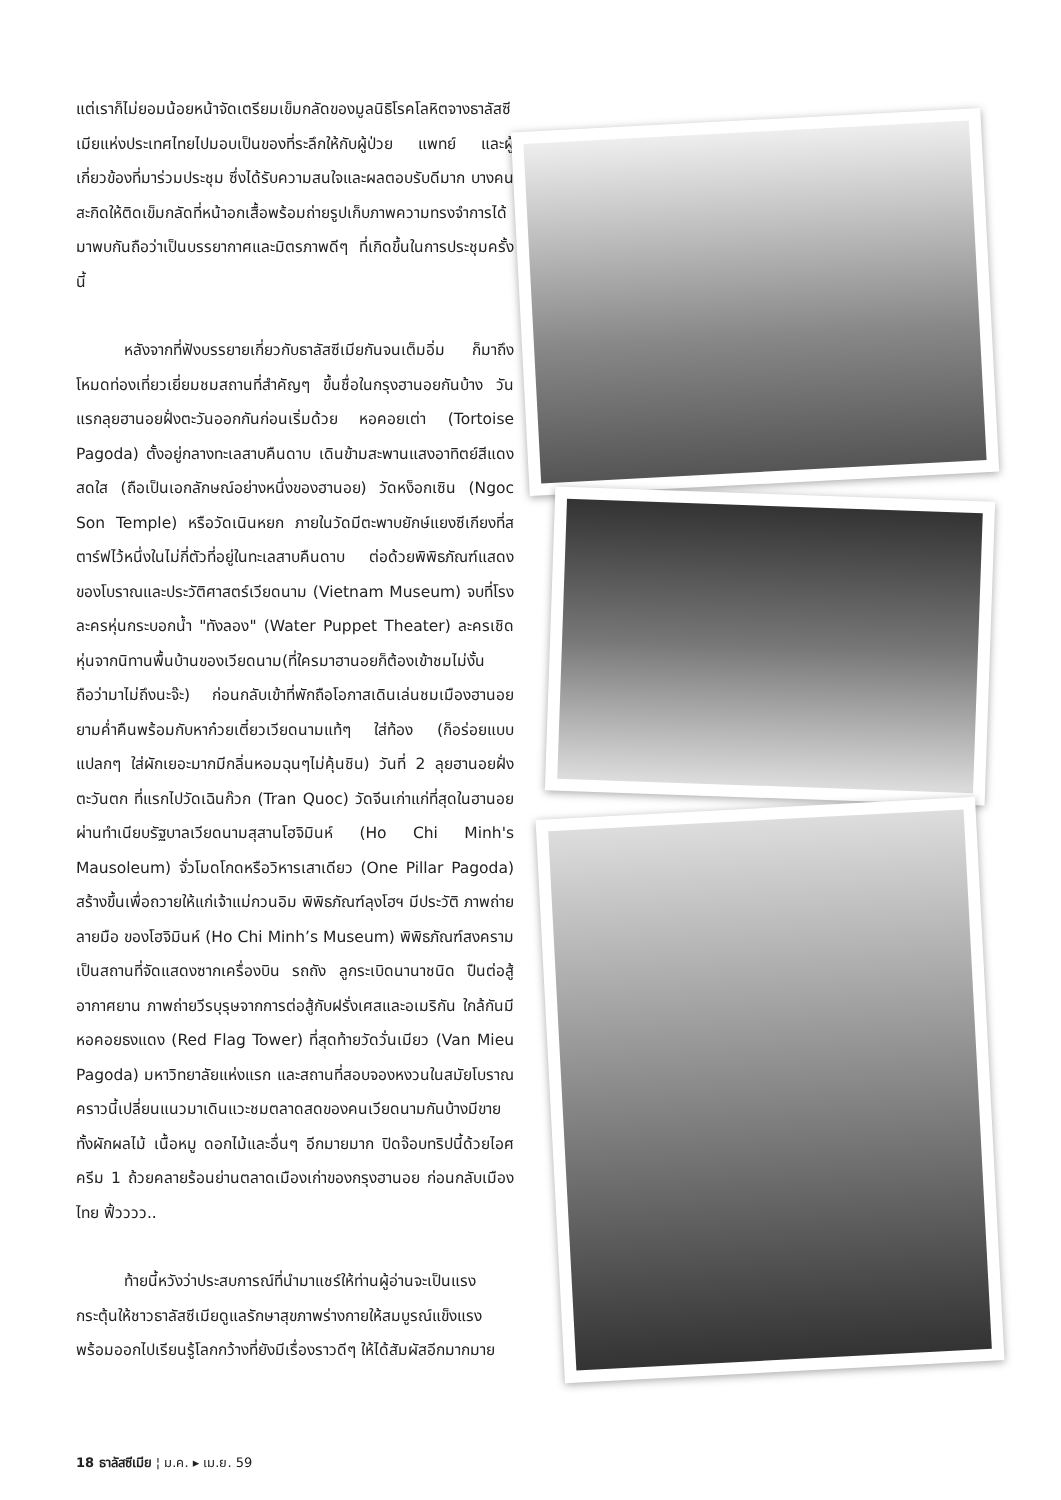แต่เราก็ไม่ยอมน้อยหน้าจัดเตรียมเข็มกลัดของมูลนิธิโรคโลหิตจางธาลัสซีเมียแห่งประเทศไทยไปมอบเป็นของที่ระลึกให้กับผู้ป่วย แพทย์ และผู้เกี่ยวข้องที่มาร่วมประชุม ซึ่งได้รับความสนใจและผลตอบรับดีมาก บางคนสะกิดให้ติดเข็มกลัดที่หน้าอกเสื้อพร้อมถ่ายรูปเก็บภาพความทรงจำการได้มาพบกันถือว่าเป็นบรรยากาศและมิตรภาพดีๆ ที่เกิดขึ้นในการประชุมครั้งนี้
หลังจากที่ฟังบรรยายเกี่ยวกับธาลัสซีเมียกันจนเต็มอิ่ม ก็มาถึงโหมดท่องเที่ยวเยี่ยมชมสถานที่สำคัญๆ ขึ้นชื่อในกรุงฮานอยกันบ้าง วันแรกลุยฮานอยฝั่งตะวันออกกันก่อนเริ่มด้วย หอคอยเต่า (Tortoise Pagoda) ตั้งอยู่กลางทะเลสาบคืนดาบ เดินข้ามสะพานแสงอาทิตย์สีแดงสดใส (ถือเป็นเอกลักษณ์อย่างหนึ่งของฮานอย) วัดหง็อกเซิน (Ngoc Son Temple) หรือวัดเนินหยก ภายในวัดมีตะพาบยักษ์แยงซีเกียงที่สตาร์ฟไว้หนึ่งในไม่กี่ตัวที่อยู่ในทะเลสาบคืนดาบ ต่อด้วยพิพิธภัณฑ์แสดงของโบราณและประวัติศาสตร์เวียดนาม (Vietnam Museum) จบที่โรงละครหุ่นกระบอกน้ำ "ทังลอง" (Water Puppet Theater) ละครเชิดหุ่นจากนิทานพื้นบ้านของเวียดนาม(ที่ใครมาฮานอยก็ต้องเข้าชมไม่งั้นถือว่ามาไม่ถึงนะจ๊ะ) ก่อนกลับเข้าที่พักถือโอกาสเดินเล่นชมเมืองฮานอยยามค่ำคืนพร้อมกับหาก๋วยเตี๋ยวเวียดนามแท้ๆ ใส่ท้อง (ก็อร่อยแบบแปลกๆ ใส่ผักเยอะมากมีกลิ่นหอมฉุนๆไม่คุ้นชิน) วันที่ 2 ลุยฮานอยฝั่งตะวันตก ที่แรกไปวัดเฉินก๊วก (Tran Quoc) วัดจีนเก่าแก่ที่สุดในฮานอย ผ่านทำเนียบรัฐบาลเวียดนามสุสานโฮจิมินห์ (Ho Chi Minh's Mausoleum) จั่วโมดโกดหรือวิหารเสาเดียว (One Pillar Pagoda) สร้างขึ้นเพื่อถวายให้แก่เจ้าแม่กวนอิม พิพิธภัณฑ์ลุงโฮฯ มีประวัติ ภาพถ่าย ลายมือ ของโฮจิมินห์ (Ho Chi Minh’s Museum) พิพิธภัณฑ์สงครามเป็นสถานที่จัดแสดงซากเครื่องบิน รถถัง ลูกระเบิดนานาชนิด ปืนต่อสู้อากาศยาน ภาพถ่ายวีรบุรุษจากการต่อสู้กับฝรั่งเศสและอเมริกัน ใกล้กันมีหอคอยธงแดง (Red Flag Tower) ที่สุดท้ายวัดวั่นเมียว (Van Mieu Pagoda) มหาวิทยาลัยแห่งแรก และสถานที่สอบจองหงวนในสมัยโบราณ คราวนี้เปลี่ยนแนวมาเดินแวะชมตลาดสดของคนเวียดนามกันบ้างมีขายทั้งผักผลไม้ เนื้อหมู ดอกไม้และอื่นๆ อีกมายมาก ปิดจ๊อบทริปนี้ด้วยไอศครีม 1 ถ้วยคลายร้อนย่านตลาดเมืองเก่าของกรุงฮานอย ก่อนกลับเมืองไทย ฟิ้วววว..
ท้ายนี้หวังว่าประสบการณ์ที่นำมาแชร์ให้ท่านผู้อ่านจะเป็นแรงกระตุ้นให้ชาวธาลัสซีเมียดูแลรักษาสุขภาพร่างกายให้สมบูรณ์แข็งแรง พร้อมออกไปเรียนรู้โลกกว้างที่ยังมีเรื่องราวดีๆ ให้ได้สัมผัสอีกมากมาย
18 ธาลัสซีเมีย ¦ ม.ค. ▸ เม.ย. 59